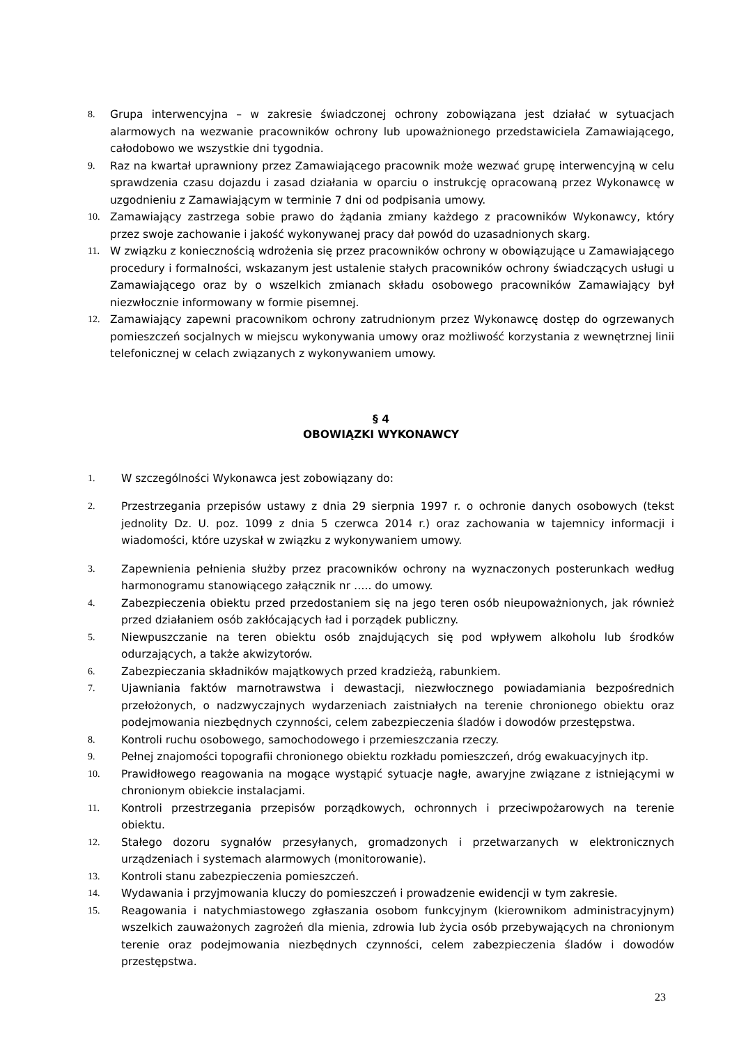8. Grupa interwencyjna – w zakresie świadczonej ochrony zobowiązana jest działać w sytuacjach alarmowych na wezwanie pracowników ochrony lub upoważnionego przedstawiciela Zamawiającego, całodobowo we wszystkie dni tygodnia.
9. Raz na kwartał uprawniony przez Zamawiającego pracownik może wezwać grupę interwencyjną w celu sprawdzenia czasu dojazdu i zasad działania w oparciu o instrukcję opracowaną przez Wykonawcę w uzgodnieniu z Zamawiającym w terminie 7 dni od podpisania umowy.
10. Zamawiający zastrzega sobie prawo do żądania zmiany każdego z pracowników Wykonawcy, który przez swoje zachowanie i jakość wykonywanej pracy dał powód do uzasadnionych skarg.
11. W związku z koniecznością wdrożenia się przez pracowników ochrony w obowiązujące u Zamawiającego procedury i formalności, wskazanym jest ustalenie stałych pracowników ochrony świadczących usługi u Zamawiającego oraz by o wszelkich zmianach składu osobowego pracowników Zamawiający był niezwłocznie informowany w formie pisemnej.
12. Zamawiający zapewni pracownikom ochrony zatrudnionym przez Wykonawcę dostęp do ogrzewanych pomieszczeń socjalnych w miejscu wykonywania umowy oraz możliwość korzystania z wewnętrznej linii telefonicznej w celach związanych z wykonywaniem umowy.
§ 4
OBOWIĄZKI WYKONAWCY
1. W szczególności Wykonawca jest zobowiązany do:
2. Przestrzegania przepisów ustawy z dnia 29 sierpnia 1997 r. o ochronie danych osobowych (tekst jednolity Dz. U. poz. 1099 z dnia 5 czerwca 2014 r.) oraz zachowania w tajemnicy informacji i wiadomości, które uzyskał w związku z wykonywaniem umowy.
3. Zapewnienia pełnienia służby przez pracowników ochrony na wyznaczonych posterunkach według harmonogramu stanowiącego załącznik nr ….. do umowy.
4. Zabezpieczenia obiektu przed przedostaniem się na jego teren osób nieupoważnionych, jak również przed działaniem osób zakłócających ład i porządek publiczny.
5. Niewpuszczanie na teren obiektu osób znajdujących się pod wpływem alkoholu lub środków odurzających, a także akwizytorów.
6. Zabezpieczania składników majątkowych przed kradzieżą, rabunkiem.
7. Ujawniania faktów marnotrawstwa i dewastacji, niezwłocznego powiadamiania bezpośrednich przełożonych, o nadzwyczajnych wydarzeniach zaistniałych na terenie chronionego obiektu oraz podejmowania niezbędnych czynności, celem zabezpieczenia śladów i dowodów przestępstwa.
8. Kontroli ruchu osobowego, samochodowego i przemieszczania rzeczy.
9. Pełnej znajomości topografii chronionego obiektu rozkładu pomieszczeń, dróg ewakuacyjnych itp.
10. Prawidłowego reagowania na mogące wystąpić sytuacje nagłe, awaryjne związane z istniejącymi w chronionym obiekcie instalacjami.
11. Kontroli przestrzegania przepisów porządkowych, ochronnych i przeciwpożarowych na terenie obiektu.
12. Stałego dozoru sygnałów przesyłanych, gromadzonych i przetwarzanych w elektronicznych urządzeniach i systemach alarmowych (monitorowanie).
13. Kontroli stanu zabezpieczenia pomieszczeń.
14. Wydawania i przyjmowania kluczy do pomieszczeń i prowadzenie ewidencji w tym zakresie.
15. Reagowania i natychmiastowego zgłaszania osobom funkcyjnym (kierownikom administracyjnym) wszelkich zauważonych zagrożeń dla mienia, zdrowia lub życia osób przebywających na chronionym terenie oraz podejmowania niezbędnych czynności, celem zabezpieczenia śladów i dowodów przestępstwa.
23